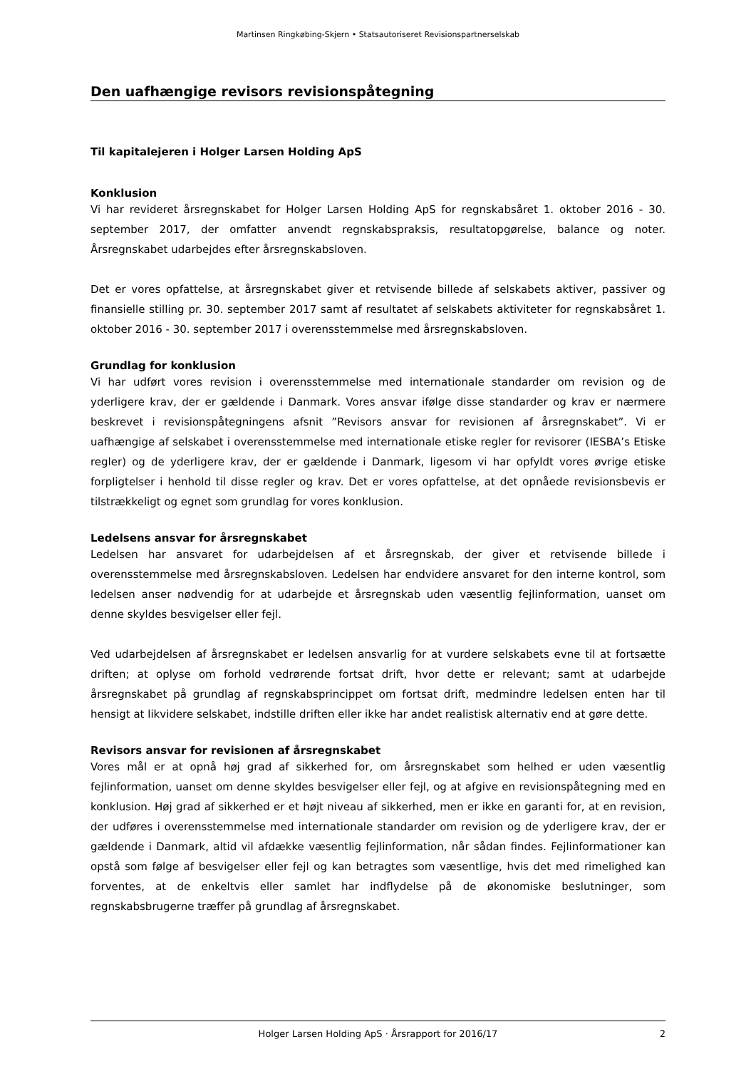Martinsen Ringkøbing-Skjern • Statsautoriseret Revisionspartnerselskab
Den uafhængige revisors revisionspåtegning
Til kapitalejeren i Holger Larsen Holding ApS
Konklusion
Vi har revideret årsregnskabet for Holger Larsen Holding ApS for regnskabsåret 1. oktober 2016 - 30. september 2017, der omfatter anvendt regnskabspraksis, resultatopgørelse, balance og noter. Årsregnskabet udarbejdes efter årsregnskabsloven.
Det er vores opfattelse, at årsregnskabet giver et retvisende billede af selskabets aktiver, passiver og finansielle stilling pr. 30. september 2017 samt af resultatet af selskabets aktiviteter for regnskabsåret 1. oktober 2016 - 30. september 2017 i overensstemmelse med årsregnskabsloven.
Grundlag for konklusion
Vi har udført vores revision i overensstemmelse med internationale standarder om revision og de yderligere krav, der er gældende i Danmark. Vores ansvar ifølge disse standarder og krav er nærmere beskrevet i revisionspåtegningens afsnit ”Revisors ansvar for revisionen af årsregnskabet”. Vi er uafhængige af selskabet i overensstemmelse med internationale etiske regler for revisorer (IESBA’s Etiske regler) og de yderligere krav, der er gældende i Danmark, ligesom vi har opfyldt vores øvrige etiske forpligtelser i henhold til disse regler og krav. Det er vores opfattelse, at det opnåede revisionsbevis er tilstrækkeligt og egnet som grundlag for vores konklusion.
Ledelsens ansvar for årsregnskabet
Ledelsen har ansvaret for udarbejdelsen af et årsregnskab, der giver et retvisende billede i overensstemmelse med årsregnskabsloven. Ledelsen har endvidere ansvaret for den interne kontrol, som ledelsen anser nødvendig for at udarbejde et årsregnskab uden væsentlig fejlinformation, uanset om denne skyldes besvigelser eller fejl.
Ved udarbejdelsen af årsregnskabet er ledelsen ansvarlig for at vurdere selskabets evne til at fortsætte driften; at oplyse om forhold vedrørende fortsat drift, hvor dette er relevant; samt at udarbejde årsregnskabet på grundlag af regnskabsprincippet om fortsat drift, medmindre ledelsen enten har til hensigt at likvidere selskabet, indstille driften eller ikke har andet realistisk alternativ end at gøre dette.
Revisors ansvar for revisionen af årsregnskabet
Vores mål er at opnå høj grad af sikkerhed for, om årsregnskabet som helhed er uden væsentlig fejlinformation, uanset om denne skyldes besvigelser eller fejl, og at afgive en revisionspåtegning med en konklusion. Høj grad af sikkerhed er et højt niveau af sikkerhed, men er ikke en garanti for, at en revision, der udføres i overensstemmelse med internationale standarder om revision og de yderligere krav, der er gældende i Danmark, altid vil afdække væsentlig fejlinformation, når sådan findes. Fejlinformationer kan opstå som følge af besvigelser eller fejl og kan betragtes som væsentlige, hvis det med rimelighed kan forventes, at de enkeltvis eller samlet har indflydelse på de økonomiske beslutninger, som regnskabsbrugerne træffer på grundlag af årsregnskabet.
Holger Larsen Holding ApS · Årsrapport for 2016/17 2